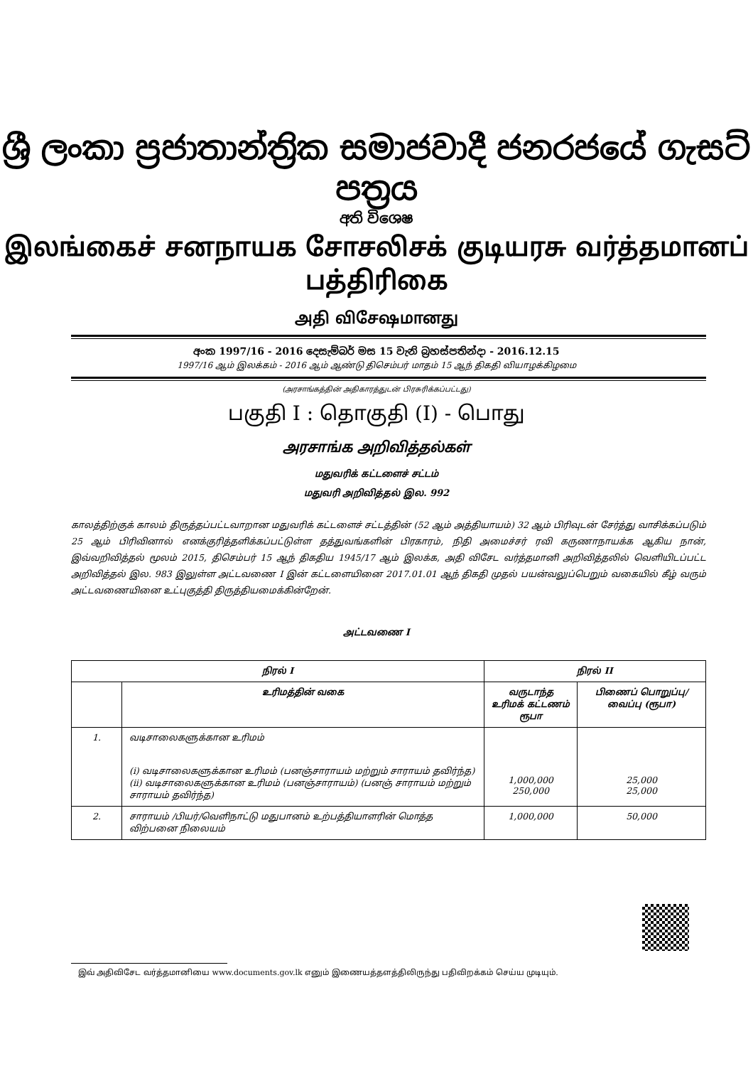ශ්‍රී ලංකා ප්‍රජාතාන්ත්‍රික සමාජවාදී ජනරජයේ ගැසට් පත්‍රය
අති විශෙෂ
இலங்கைச் சனநாயக சோசலிசக் குடியரசு வர்த்தமானப் பத்திரிகை
அதி விசேஷமானது
අංක 1997/16 - 2016 දෙසැම්බර් මස 15 වැනි බ්‍රහස්පතින්දා - 2016.12.15
1997/16 ஆம் இலக்கம் - 2016 ஆம் ஆண்டு திசெம்பர் மாதம் 15 ஆந் திகதி வியாழக்கிழமை
(அரசாங்கத்தின் அதிகாரத்துடன் பிரசுரிக்கப்பட்டது)
பகுதி I : தொகுதி (I) - பொது
அரசாங்க அறிவித்தல்கள்
மதுவரிக் கட்டளைச் சட்டம்
மதுவரி அறிவித்தல் இல. 992
காலத்திற்குக் காலம் திருத்தப்பட்டவாறான மதுவரிக் கட்டளைச் சட்டத்தின் (52 ஆம் அத்தியாயம்) 32 ஆம் பிரிவுடன் சேர்த்து வாசிக்கப்படும் 25 ஆம் பிரிவினால் எனக்குரித்தளிக்கப்பட்டுள்ள தத்துவங்களின் பிரகாரம், நிதி அமைச்சர் ரவி கருணாநாயக்க ஆகிய நான், இவ்வறிவித்தல் மூலம் 2015, திசெம்பர் 15 ஆந் திகதிய 1945/17 ஆம் இலக்க, அதி விசேட வர்த்தமானி அறிவித்தலில் வெளியிடப்பட்ட அறிவித்தல் இல. 983 இலுள்ள அட்டவணை I இன் கட்டளையினை 2017.01.01 ஆந் திகதி முதல் பயன்வலுப்பெறும் வகையில் கீழ் வரும் அட்டவணையினை உட்புகுத்தி திருத்தியமைக்கின்றேன்.
அட்டவணை I
| நிரல் I | | நிரல் II | |
| --- | --- | --- | --- |
| | உரிமத்தின் வகை | வருடாந்த உரிமக் கட்டணம் ரூபா | பிணைப் பொறுப்பு/ வைப்பு (ரூபா) |
| 1. | வடிசாலைகளுக்கான உரிமம் (i) வடிசாலைகளுக்கான உரிமம் (பனஞ்சாராயம் மற்றும் சாராயம் தவிர்ந்த) (ii) வடிசாலைகளுக்கான உரிமம் (பனஞ்சாராயம்) (பனஞ் சாராயம் மற்றும் சாராயம் தவிர்ந்த) | 1,000,000 250,000 | 25,000 25,000 |
| 2. | சாராயம் /பியர்/வெளிநாட்டு மதுபானம் உற்பத்தியாளரின் மொத்த விற்பனை நிலையம் | 1,000,000 | 50,000 |
இவ் அதிவிசேட வர்த்தமானியை www.documents.gov.lk எனும் இணையத்தளத்திலிருந்து பதிவிறக்கம் செய்ய முடியும்.